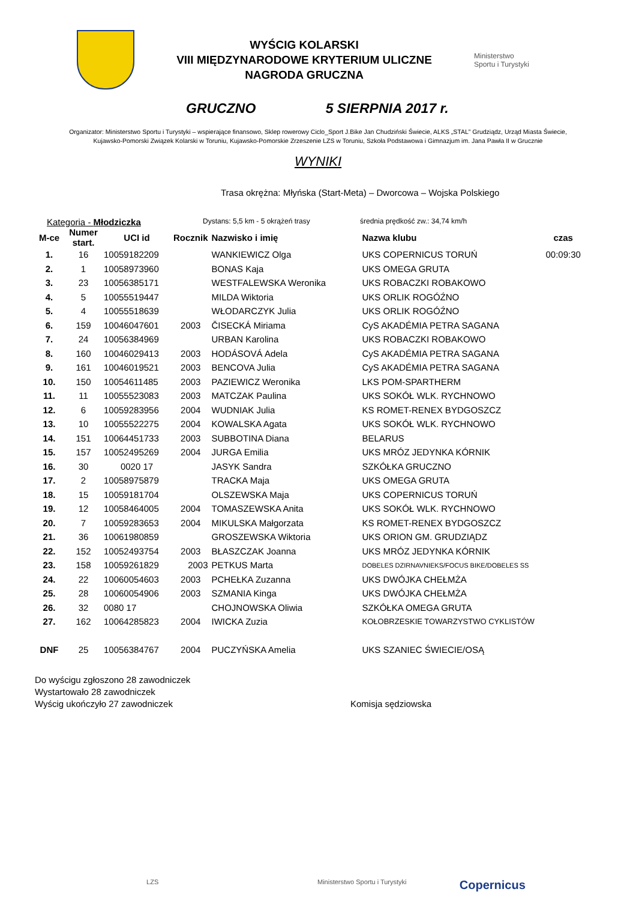WYŚCIG KOLARSKI
VIII MIĘDZYNARODOWE KRYTERIUM ULICZNE
NAGRODA GRUCZNA
Ministerstwo
Sportu i Turystyki
GRUCZNO 5 SIERPNIA 2017 r.
Organizator: Ministerstwo Sportu i Turystyki – wspierające finansowo, Sklep rowerowy Ciclo_Sport J.Bike Jan Chudziński Świecie, ALKS „STAL” Grudziądz, Urząd Miasta Świecie,
Kujawsko-Pomorski Związek Kolarski w Toruniu, Kujawsko-Pomorskie Zrzeszenie LZS w Toruniu, Szkoła Podstawowa i Gimnazjum im. Jana Pawła II w Grucznie
WYNIKI
Trasa okrężna: Młyńska (Start-Meta) – Dworcowa – Wojska Polskiego
Kategoria - Młodziczka Dystans: 5,5 km - 5 okrążeń trasy średnia prędkość zw.: 34,74 km/h
| M-ce | Numer start. | UCI id | Rocznik | Nazwisko i imię | Nazwa klubu | czas |
| --- | --- | --- | --- | --- | --- | --- |
| 1. | 16 | 10059182209 | | WANKIEWICZ Olga | UKS COPERNICUS TORUŃ | 00:09:30 |
| 2. | 1 | 10058973960 | | BONAS Kaja | UKS OMEGA GRUTA | |
| 3. | 23 | 10056385171 | | WESTFALEWSKA Weronika | UKS ROBACZKI ROBAKOWO | |
| 4. | 5 | 10055519447 | | MILDA Wiktoria | UKS ORLIK ROGÓŹNO | |
| 5. | 4 | 10055518639 | | WŁODARCZYK Julia | UKS ORLIK ROGÓŹNO | |
| 6. | 159 | 10046047601 | 2003 | ČISECKÁ Miriama | CyS AKADÉMIA PETRA SAGANA | |
| 7. | 24 | 10056384969 | | URBAN Karolina | UKS ROBACZKI ROBAKOWO | |
| 8. | 160 | 10046029413 | 2003 | HODÁSOVÁ Adela | CyS AKADÉMIA PETRA SAGANA | |
| 9. | 161 | 10046019521 | 2003 | BENCOVA Julia | CyS AKADÉMIA PETRA SAGANA | |
| 10. | 150 | 10054611485 | 2003 | PAZIEWICZ Weronika | LKS POM-SPARTHERM | |
| 11. | 11 | 10055523083 | 2003 | MATCZAK Paulina | UKS SOKÓŁ WLK. RYCHNOWO | |
| 12. | 6 | 10059283956 | 2004 | WUDNIAK Julia | KS ROMET-RENEX BYDGOSZCZ | |
| 13. | 10 | 10055522275 | 2004 | KOWALSKA Agata | UKS SOKÓŁ WLK. RYCHNOWO | |
| 14. | 151 | 10064451733 | 2003 | SUBBOTINA Diana | BELARUS | |
| 15. | 157 | 10052495269 | 2004 | JURGA Emilia | UKS MRÓZ JEDYNKA KÓRNIK | |
| 16. | 30 | 0020 17 | | JASYK Sandra | SZKÓŁKA GRUCZNO | |
| 17. | 2 | 10058975879 | | TRACKA Maja | UKS OMEGA GRUTA | |
| 18. | 15 | 10059181704 | | OLSZEWSKA Maja | UKS COPERNICUS TORUŃ | |
| 19. | 12 | 10058464005 | 2004 | TOMASZEWSKA Anita | UKS SOKÓŁ WLK. RYCHNOWO | |
| 20. | 7 | 10059283653 | 2004 | MIKULSKA Małgorzata | KS ROMET-RENEX BYDGOSZCZ | |
| 21. | 36 | 10061980859 | | GROSZEWSKA Wiktoria | UKS ORION GM. GRUDZIĄDZ | |
| 22. | 152 | 10052493754 | 2003 | BŁASZCZAK Joanna | UKS MRÓZ JEDYNKA KÓRNIK | |
| 23. | 158 | 10059261829 | 2003 | PETKUS Marta | DOBELES DZIRNAVNIEKS/FOCUS BIKE/DOBELES SS | |
| 24. | 22 | 10060054603 | 2003 | PCHEŁKA Zuzanna | UKS DWÓJKA CHEŁMŻA | |
| 25. | 28 | 10060054906 | 2003 | SZMANIA Kinga | UKS DWÓJKA CHEŁMŻA | |
| 26. | 32 | 0080 17 | | CHOJNOWSKA Oliwia | SZKÓŁKA OMEGA GRUTA | |
| 27. | 162 | 10064285823 | 2004 | IWICKA Zuzia | KOŁOBRZESKIE TOWARZYSTWO CYKLISTÓW | |
| DNF | 25 | 10056384767 | 2004 | PUCZYŃSKA Amelia | UKS SZANIEC ŚWIECIE/OSĄ | |
Do wyścigu zgłoszono 28 zawodniczek
Wystartowało 28 zawodniczek
Wyścig ukończyło 27 zawodniczek Komisja sędziowska
LZS Ministerstwo Sportu i Turystyki Copernicus